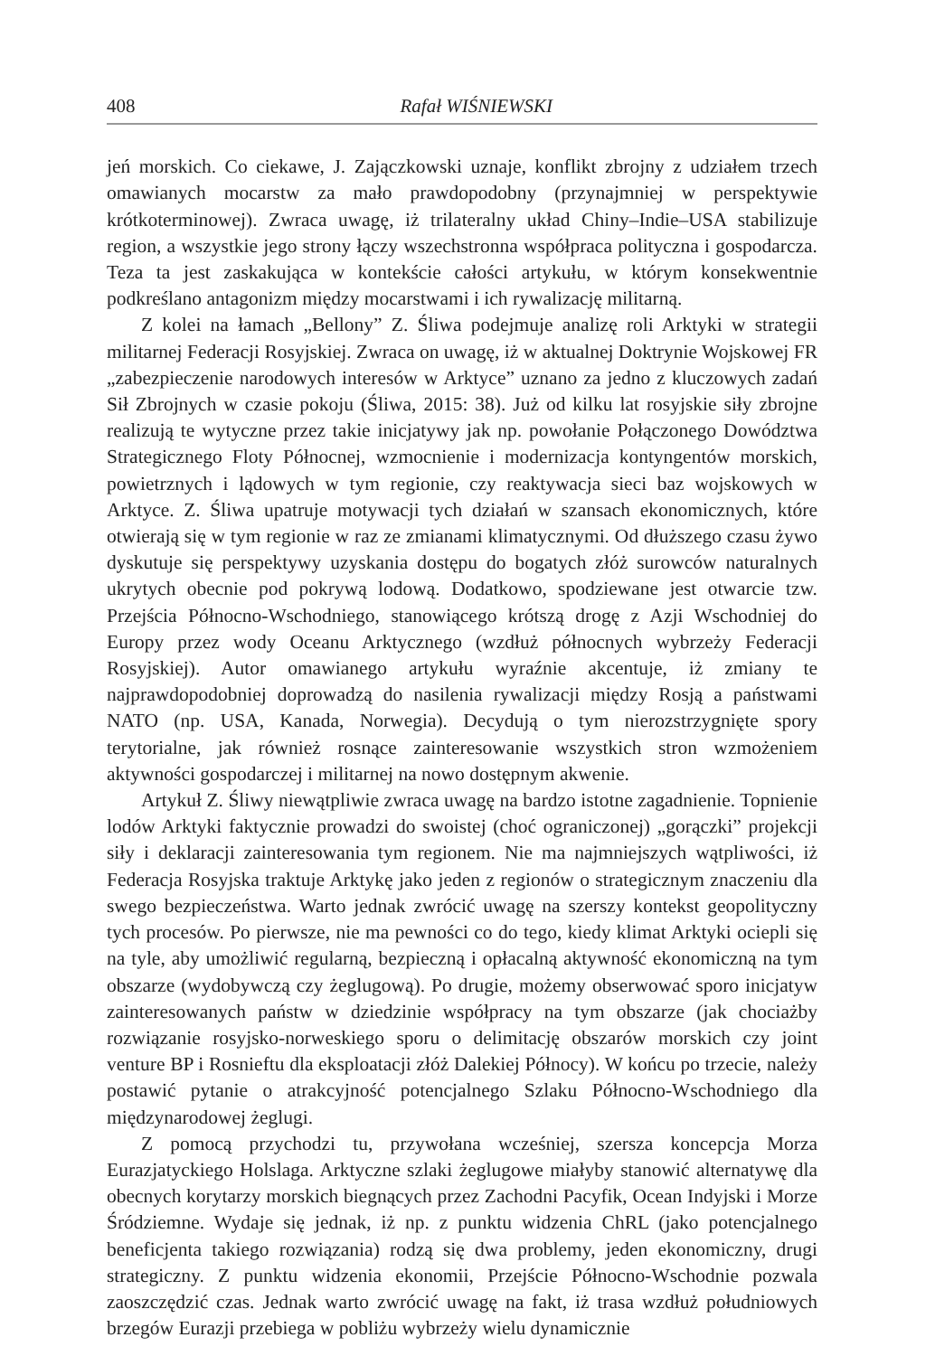408 Rafał WIŚNIEWSKI
jeń morskich. Co ciekawe, J. Zajączkowski uznaje, konflikt zbrojny z udziałem trzech omawianych mocarstw za mało prawdopodobny (przynajmniej w perspektywie krótkoterminowej). Zwraca uwagę, iż trilateralny układ Chiny–Indie–USA stabilizuje region, a wszystkie jego strony łączy wszechstronna współpraca polityczna i gospodarcza. Teza ta jest zaskakująca w kontekście całości artykułu, w którym konsekwentnie podkreślano antagonizm między mocarstwami i ich rywalizację militarną.
Z kolei na łamach „Bellony” Z. Śliwa podejmuje analizę roli Arktyki w strategii militarnej Federacji Rosyjskiej. Zwraca on uwagę, iż w aktualnej Doktrynie Wojskowej FR „zabezpieczenie narodowych interesów w Arktyce” uznano za jedno z kluczowych zadań Sił Zbrojnych w czasie pokoju (Śliwa, 2015: 38). Już od kilku lat rosyjskie siły zbrojne realizują te wytyczne przez takie inicjatywy jak np. powołanie Połączonego Dowództwa Strategicznego Floty Północnej, wzmocnienie i modernizacja kontyngentów morskich, powietrznych i lądowych w tym regionie, czy reaktywacja sieci baz wojskowych w Arktyce. Z. Śliwa upatruje motywacji tych działań w szansach ekonomicznych, które otwierają się w tym regionie w raz ze zmianami klimatycznymi. Od dłuższego czasu żywo dyskutuje się perspektywy uzyskania dostępu do bogatych złóż surowców naturalnych ukrytych obecnie pod pokrywą lodową. Dodatkowo, spodziewane jest otwarcie tzw. Przejścia Północno-Wschodniego, stanowiącego krótszą drogę z Azji Wschodniej do Europy przez wody Oceanu Arktycznego (wzdłuż północnych wybrzeży Federacji Rosyjskiej). Autor omawianego artykułu wyraźnie akcentuje, iż zmiany te najprawdopodobniej doprowadzą do nasilenia rywalizacji między Rosją a państwami NATO (np. USA, Kanada, Norwegia). Decydują o tym nierozstrzygnięte spory terytorialne, jak również rosnące zainteresowanie wszystkich stron wzmożeniem aktywności gospodarczej i militarnej na nowo dostępnym akwenie.
Artykuł Z. Śliwy niewątpliwie zwraca uwagę na bardzo istotne zagadnienie. Topnienie lodów Arktyki faktycznie prowadzi do swoistej (choć ograniczonej) „gorączki” projekcji siły i deklaracji zainteresowania tym regionem. Nie ma najmniejszych wątpliwości, iż Federacja Rosyjska traktuje Arktykę jako jeden z regionów o strategicznym znaczeniu dla swego bezpieczeństwa. Warto jednak zwrócić uwagę na szerszy kontekst geopolityczny tych procesów. Po pierwsze, nie ma pewności co do tego, kiedy klimat Arktyki ociepli się na tyle, aby umożliwić regularną, bezpieczną i opłacalną aktywność ekonomiczną na tym obszarze (wydobywczą czy żeglugową). Po drugie, możemy obserwować sporo inicjatyw zainteresowanych państw w dziedzinie współpracy na tym obszarze (jak chociażby rozwiązanie rosyjsko-norweskiego sporu o delimitację obszarów morskich czy joint venture BP i Rosnieftu dla eksploatacji złóż Dalekiej Północy). W końcu po trzecie, należy postawić pytanie o atrakcyjność potencjalnego Szlaku Północno-Wschodniego dla międzynarodowej żeglugi.
Z pomocą przychodzi tu, przywołana wcześniej, szersza koncepcja Morza Eurazjatyckiego Holslaga. Arktyczne szlaki żeglugowe miałyby stanowić alternatywę dla obecnych korytarzy morskich biegnących przez Zachodni Pacyfik, Ocean Indyjski i Morze Śródziemne. Wydaje się jednak, iż np. z punktu widzenia ChRL (jako potencjalnego beneficjenta takiego rozwiązania) rodzą się dwa problemy, jeden ekonomiczny, drugi strategiczny. Z punktu widzenia ekonomii, Przejście Północno-Wschodnie pozwala zaoszczędzić czas. Jednak warto zwrócić uwagę na fakt, iż trasa wzdłuż południowych brzegów Eurazji przebiega w pobliżu wybrzeży wielu dynamicznie